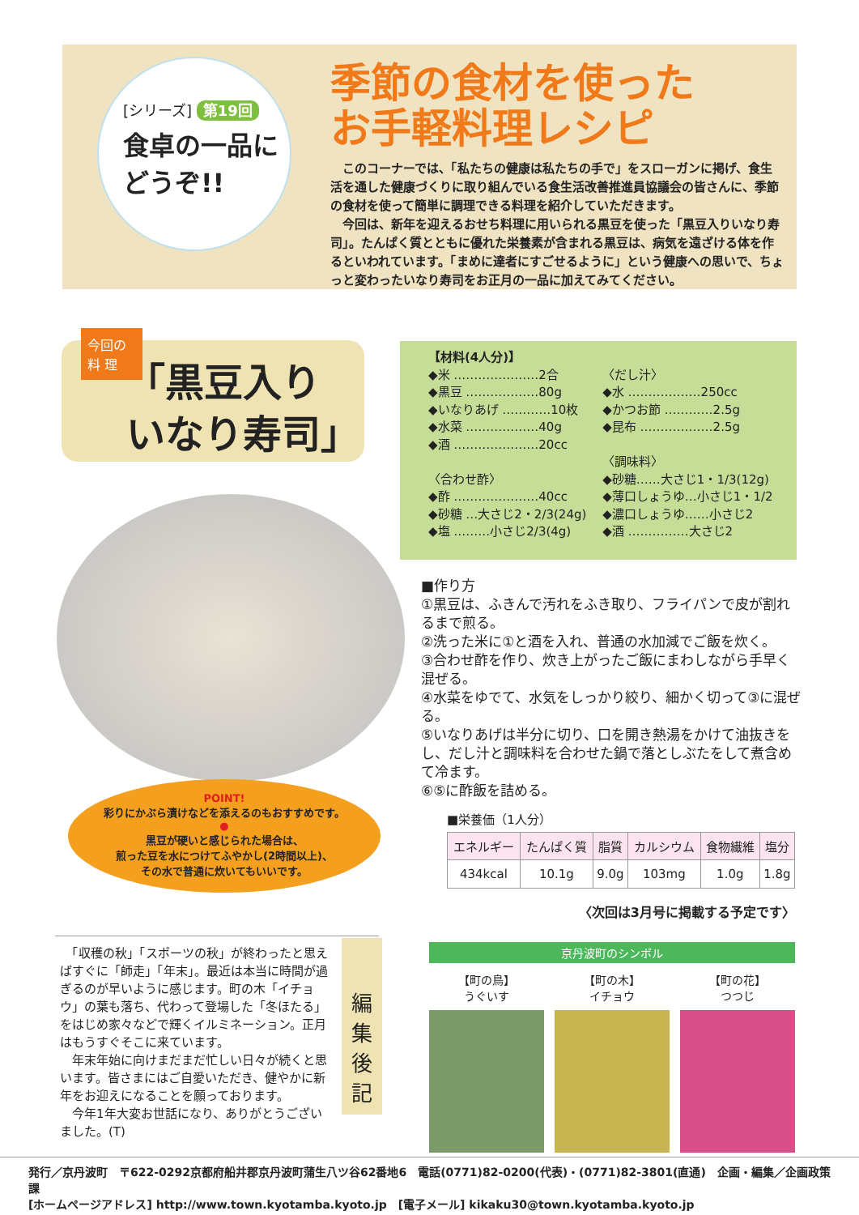[シリーズ] 第19回
食卓の一品に
どうぞ!!
季節の食材を使った
お手軽料理レシピ
　このコーナーでは、「私たちの健康は私たちの手で」をスローガンに掲げ、食生活を通した健康づくりに取り組んでいる食生活改善推進員協議会の皆さんに、季節の食材を使って簡単に調理できる料理を紹介していただきます。
　今回は、新年を迎えるおせち料理に用いられる黒豆を使った「黒豆入りいなり寿司」。たんぱく質とともに優れた栄養素が含まれる黒豆は、病気を遠ざける体を作るといわれています。「まめに達者にすごせるように」という健康への思いで、ちょっと変わったいなり寿司をお正月の一品に加えてみてください。
「黒豆入り
いなり寿司」
今回の
料 理
POINT!
彩りにかぶら漬けなどを添えるのもおすすめです。
●
黒豆が硬いと感じられた場合は、
煎った豆を水につけてふやかし(2時間以上)、
その水で普通に炊いてもいいです。
【材料(4人分)】
◆米 …………………2合
◆黒豆 ………………80g
◆いなりあげ …………10枚
◆水菜 ………………40g
◆酒 …………………20cc
〈合わせ酢〉
◆酢 …………………40cc
◆砂糖 …大さじ2・2/3(24g)
◆塩 ………小さじ2/3(4g)
〈だし汁〉
◆水 ………………250cc
◆かつお節 …………2.5g
◆昆布 ………………2.5g
〈調味料〉
◆砂糖……大さじ1・1/3(12g)
◆薄口しょうゆ…小さじ1・1/2
◆濃口しょうゆ……小さじ2
◆酒 ……………大さじ2
■作り方
①黒豆は、ふきんで汚れをふき取り、フライパンで皮が割れるまで煎る。
②洗った米に①と酒を入れ、普通の水加減でご飯を炊く。
③合わせ酢を作り、炊き上がったご飯にまわしながら手早く混ぜる。
④水菜をゆでて、水気をしっかり絞り、細かく切って③に混ぜる。
⑤いなりあげは半分に切り、口を開き熱湯をかけて油抜きをし、だし汁と調味料を合わせた鍋で落としぶたをして煮含めて冷ます。
⑥⑤に酢飯を詰める。
■栄養価（1人分）
| エネルギー | たんぱく質 | 脂質 | カルシウム | 食物繊維 | 塩分 |
| --- | --- | --- | --- | --- | --- |
| 434kcal | 10.1g | 9.0g | 103mg | 1.0g | 1.8g |
〈次回は3月号に掲載する予定です〉
　「収穫の秋」「スポーツの秋」が終わったと思えばすぐに「師走」「年末」。最近は本当に時間が過ぎるのが早いように感じます。町の木「イチョウ」の葉も落ち、代わって登場した「冬ほたる」をはじめ家々などで輝くイルミネーション。正月はもうすぐそこに来ています。
　年末年始に向けまだまだ忙しい日々が続くと思います。皆さまにはご自愛いただき、健やかに新年をお迎えになることを願っております。
　今年1年大変お世話になり、ありがとうございました。(T)
編集後記
京丹波町のシンボル
【町の鳥】
うぐいす
【町の木】
イチョウ
【町の花】
つつじ
発行／京丹波町　〒622-0292京都府船井郡京丹波町蒲生八ツ谷62番地6　電話(0771)82-0200(代表)・(0771)82-3801(直通)　企画・編集／企画政策課
[ホームページアドレス] http://www.town.kyotamba.kyoto.jp　[電子メール] kikaku30@town.kyotamba.kyoto.jp